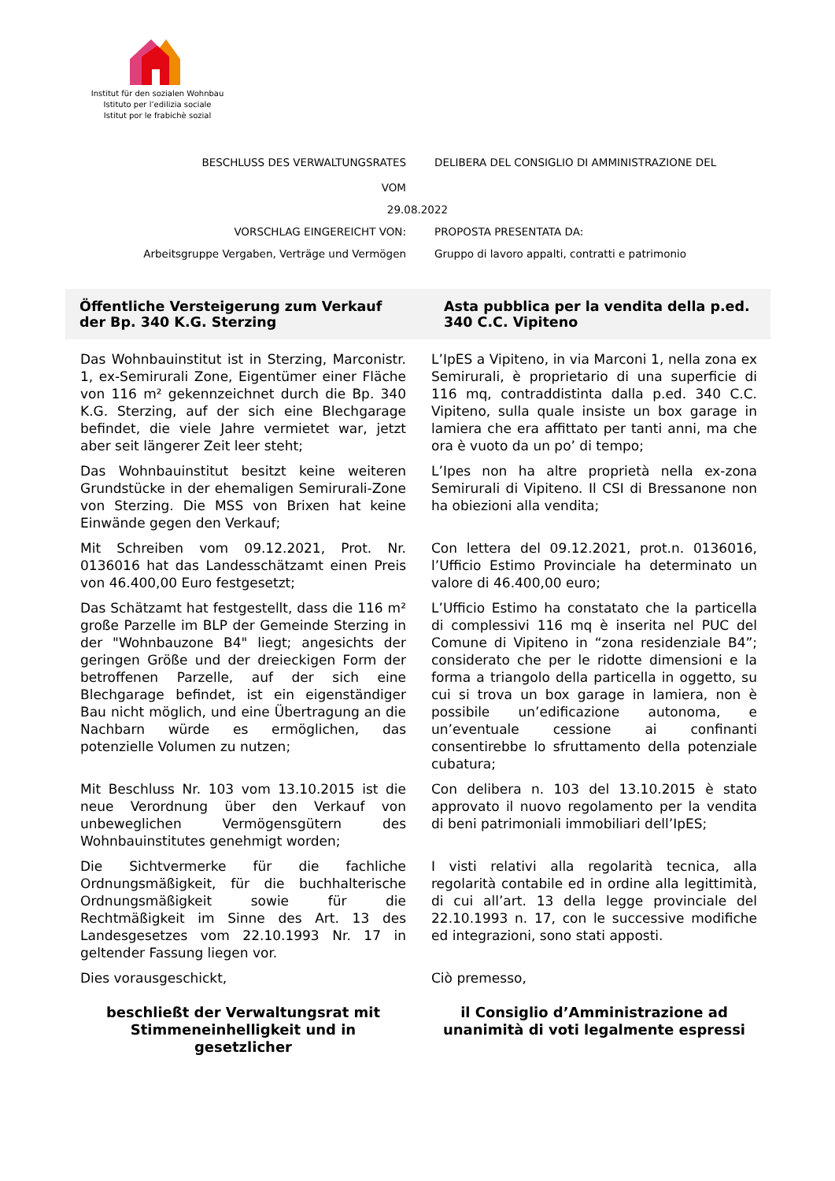Institut für den sozialen Wohnbau
Istituto per l’edilizia sociale
Istitut por le frabichè sozial
BESCHLUSS DES VERWALTUNGSRATES
VOM
DELIBERA DEL CONSIGLIO DI AMMINISTRAZIONE DEL
29.08.2022
VORSCHLAG EINGEREICHT VON: PROPOSTA PRESENTATA DA:
Arbeitsgruppe Vergaben, Verträge und Vermögen Gruppo di lavoro appalti, contratti e patrimonio
Öffentliche Versteigerung zum Verkauf der Bp. 340 K.G. Sterzing
Asta pubblica per la vendita della p.ed. 340 C.C. Vipiteno
Das Wohnbauinstitut ist in Sterzing, Marconistr. 1, ex-Semirurali Zone, Eigentümer einer Fläche von 116 m² gekennzeichnet durch die Bp. 340 K.G. Sterzing, auf der sich eine Blechgarage befindet, die viele Jahre vermietet war, jetzt aber seit längerer Zeit leer steht;
L’IpES a Vipiteno, in via Marconi 1, nella zona ex Semirurali, è proprietario di una superficie di 116 mq, contraddistinta dalla p.ed. 340 C.C. Vipiteno, sulla quale insiste un box garage in lamiera che era affittato per tanti anni, ma che ora è vuoto da un po’ di tempo;
Das Wohnbauinstitut besitzt keine weiteren Grundstücke in der ehemaligen Semirurali-Zone von Sterzing. Die MSS von Brixen hat keine Einwände gegen den Verkauf;
L’Ipes non ha altre proprietà nella ex-zona Semirurali di Vipiteno. Il CSI di Bressanone non ha obiezioni alla vendita;
Mit Schreiben vom 09.12.2021, Prot. Nr. 0136016 hat das Landesschätzamt einen Preis von 46.400,00 Euro festgesetzt;
Con lettera del 09.12.2021, prot.n. 0136016, l’Ufficio Estimo Provinciale ha determinato un valore di 46.400,00 euro;
Das Schätzamt hat festgestellt, dass die 116 m² große Parzelle im BLP der Gemeinde Sterzing in der "Wohnbauzone B4" liegt; angesichts der geringen Größe und der dreieckigen Form der betroffenen Parzelle, auf der sich eine Blechgarage befindet, ist ein eigenständiger Bau nicht möglich, und eine Übertragung an die Nachbarn würde es ermöglichen, das potenzielle Volumen zu nutzen;
L’Ufficio Estimo ha constatato che la particella di complessivi 116 mq è inserita nel PUC del Comune di Vipiteno in “zona residenziale B4”; considerato che per le ridotte dimensioni e la forma a triangolo della particella in oggetto, su cui si trova un box garage in lamiera, non è possibile un’edificazione autonoma, e un’eventuale cessione ai confinanti consentirebbe lo sfruttamento della potenziale cubatura;
Mit Beschluss Nr. 103 vom 13.10.2015 ist die neue Verordnung über den Verkauf von unbeweglichen Vermögensgütern des Wohnbauinstitutes genehmigt worden;
Con delibera n. 103 del 13.10.2015 è stato approvato il nuovo regolamento per la vendita di beni patrimoniali immobiliari dell’IpES;
Die Sichtvermerke für die fachliche Ordnungsmäßigkeit, für die buchhalterische Ordnungsmäßigkeit sowie für die Rechtmäßigkeit im Sinne des Art. 13 des Landesgesetzes vom 22.10.1993 Nr. 17 in geltender Fassung liegen vor.
I visti relativi alla regolarità tecnica, alla regolarità contabile ed in ordine alla legittimità, di cui all’art. 13 della legge provinciale del 22.10.1993 n. 17, con le successive modifiche ed integrazioni, sono stati apposti.
Dies vorausgeschickt, Ciò premesso,
beschließt der Verwaltungsrat mit Stimmeneinhelligkeit und in gesetzlicher
il Consiglio d’Amministrazione ad unanimità di voti legalmente espressi